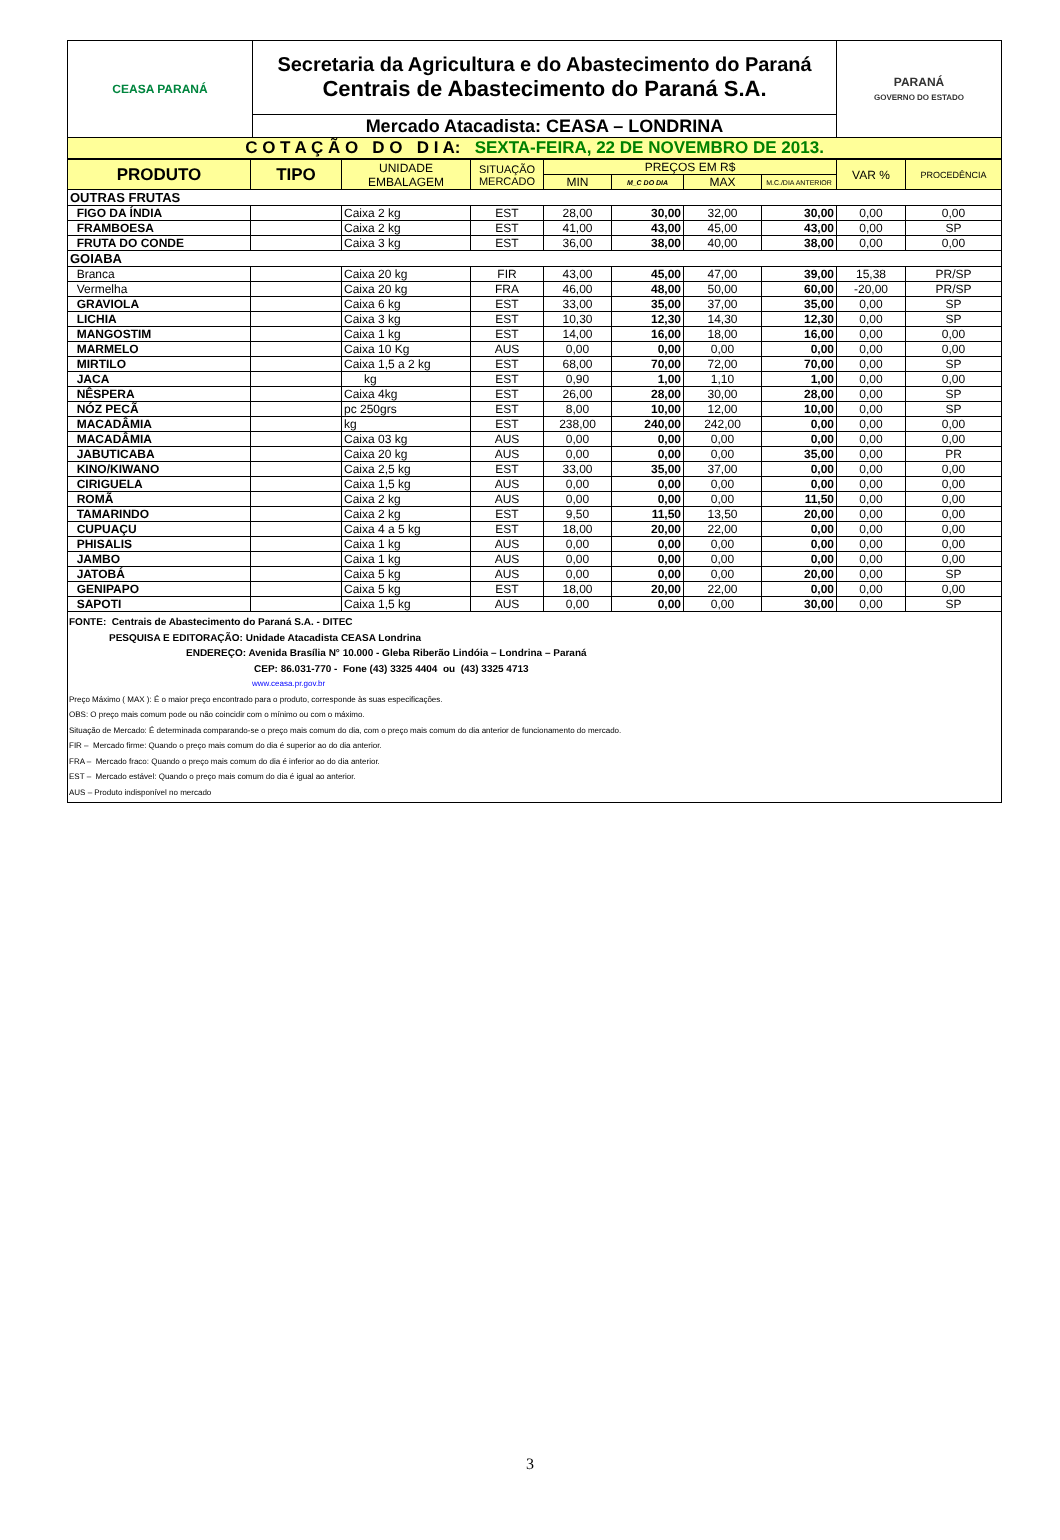| CEASA PARANÁ | Secretaria da Agricultura e do Abastecimento do Paraná Centrais de Abastecimento do Paraná S.A. | PARANÁ GOVERNO DO ESTADO |
| | Mercado Atacadista: CEASA – LONDRINA | |
| C O T A Ç Ã O D O D I A: SEXTA-FEIRA, 22 DE NOVEMBRO DE 2013. | | |
| PRODUTO | TIPO | UNIDADE EMBALAGEM | SITUAÇÃO MERCADO | PREÇOS EM R$ | | | | VAR % | PROCEDÊNCIA |
| --- | --- | --- | --- | --- | --- | --- | --- | --- | --- |
| | | | | MIN | M_C DO DIA | MAX | M.C./DIA ANTERIOR | | |
| OUTRAS FRUTAS | | | | | | | | | |
| FIGO DA ÍNDIA | | Caixa 2 kg | EST | 28,00 | 30,00 | 32,00 | 30,00 | 0,00 | 0,00 |
| FRAMBOESA | | Caixa 2 kg | EST | 41,00 | 43,00 | 45,00 | 43,00 | 0,00 | SP |
| FRUTA DO CONDE | | Caixa 3 kg | EST | 36,00 | 38,00 | 40,00 | 38,00 | 0,00 | 0,00 |
| GOIABA | | | | | | | | | |
| Branca | | Caixa 20 kg | FIR | 43,00 | 45,00 | 47,00 | 39,00 | 15,38 | PR/SP |
| Vermelha | | Caixa 20 kg | FRA | 46,00 | 48,00 | 50,00 | 60,00 | -20,00 | PR/SP |
| GRAVIOLA | | Caixa 6 kg | EST | 33,00 | 35,00 | 37,00 | 35,00 | 0,00 | SP |
| LICHIA | | Caixa 3 kg | EST | 10,30 | 12,30 | 14,30 | 12,30 | 0,00 | SP |
| MANGOSTIM | | Caixa 1 kg | EST | 14,00 | 16,00 | 18,00 | 16,00 | 0,00 | 0,00 |
| MARMELO | | Caixa 10 Kg | AUS | 0,00 | 0,00 | 0,00 | 0,00 | 0,00 | 0,00 |
| MIRTILO | | Caixa 1,5 a 2 kg | EST | 68,00 | 70,00 | 72,00 | 70,00 | 0,00 | SP |
| JACA | | kg | EST | 0,90 | 1,00 | 1,10 | 1,00 | 0,00 | 0,00 |
| NÊSPERA | | Caixa 4kg | EST | 26,00 | 28,00 | 30,00 | 28,00 | 0,00 | SP |
| NÓZ PECÃ | | pc 250grs | EST | 8,00 | 10,00 | 12,00 | 10,00 | 0,00 | SP |
| MACADÂMIA | | kg | EST | 238,00 | 240,00 | 242,00 | 0,00 | 0,00 | 0,00 |
| MACADÂMIA | | Caixa 03 kg | AUS | 0,00 | 0,00 | 0,00 | 0,00 | 0,00 | 0,00 |
| JABUTICABA | | Caixa 20 kg | AUS | 0,00 | 0,00 | 0,00 | 35,00 | 0,00 | PR |
| KINO/KIWANO | | Caixa 2,5 kg | EST | 33,00 | 35,00 | 37,00 | 0,00 | 0,00 | 0,00 |
| CIRIGUELA | | Caixa 1,5 kg | AUS | 0,00 | 0,00 | 0,00 | 0,00 | 0,00 | 0,00 |
| ROMÃ | | Caixa 2 kg | AUS | 0,00 | 0,00 | 0,00 | 11,50 | 0,00 | 0,00 |
| TAMARINDO | | Caixa 2 kg | EST | 9,50 | 11,50 | 13,50 | 20,00 | 0,00 | 0,00 |
| CUPUAÇU | | Caixa 4 a 5 kg | EST | 18,00 | 20,00 | 22,00 | 0,00 | 0,00 | 0,00 |
| PHISALIS | | Caixa 1 kg | AUS | 0,00 | 0,00 | 0,00 | 0,00 | 0,00 | 0,00 |
| JAMBO | | Caixa 1 kg | AUS | 0,00 | 0,00 | 0,00 | 0,00 | 0,00 | 0,00 |
| JATOBÁ | | Caixa 5 kg | AUS | 0,00 | 0,00 | 0,00 | 20,00 | 0,00 | SP |
| GENIPAPO | | Caixa 5 kg | EST | 18,00 | 20,00 | 22,00 | 0,00 | 0,00 | 0,00 |
| SAPOTI | | Caixa 1,5 kg | AUS | 0,00 | 0,00 | 0,00 | 30,00 | 0,00 | SP |
FONTE: Centrais de Abastecimento do Paraná S.A. - DITEC
PESQUISA E EDITORAÇÃO: Unidade Atacadista CEASA Londrina
ENDEREÇO: Avenida Brasília N° 10.000 - Gleba Riberão Lindóia – Londrina – Paraná
CEP: 86.031-770 - Fone (43) 3325 4404 ou (43) 3325 4713
www.ceasa.pr.gov.br
Preço Máximo ( MAX ): É o maior preço encontrado para o produto, corresponde às suas especificações.
OBS: O preço mais comum pode ou não coincidir com o mínimo ou com o máximo.
Situação de Mercado: É determinada comparando-se o preço mais comum do dia, com o preço mais comum do dia anterior de funcionamento do mercado.
FIR – Mercado firme: Quando o preço mais comum do dia é superior ao do dia anterior.
FRA – Mercado fraco: Quando o preço mais comum do dia é inferior ao do dia anterior.
EST – Mercado estável: Quando o preço mais comum do dia é igual ao anterior.
AUS – Produto indisponível no mercado
3